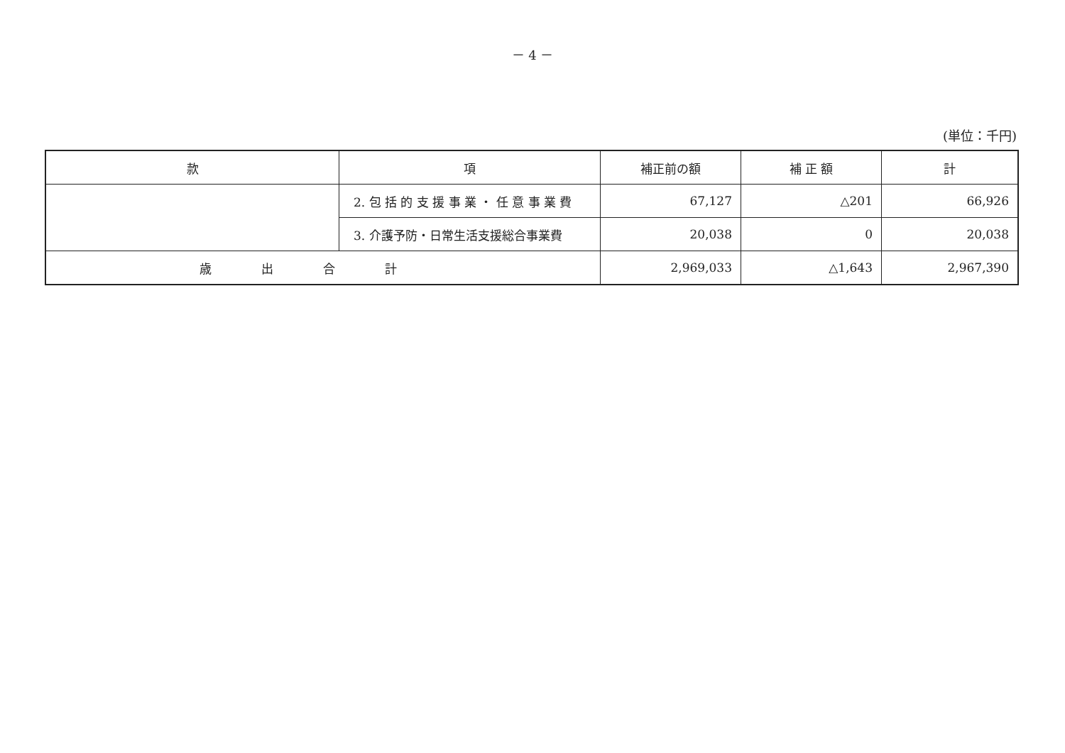－ 4 －
(単位：千円)
| 款 | 項 | 補正前の額 | 補 正 額 | 計 |
| --- | --- | --- | --- | --- |
| | 2. 包 括 的 支 援 事 業 ・ 任 意 事 業 費 | 67,127 | △201 | 66,926 |
| | 3. 介護予防・日常生活支援総合事業費 | 20,038 | 0 | 20,038 |
| 歳出合計 | | 2,969,033 | △1,643 | 2,967,390 |